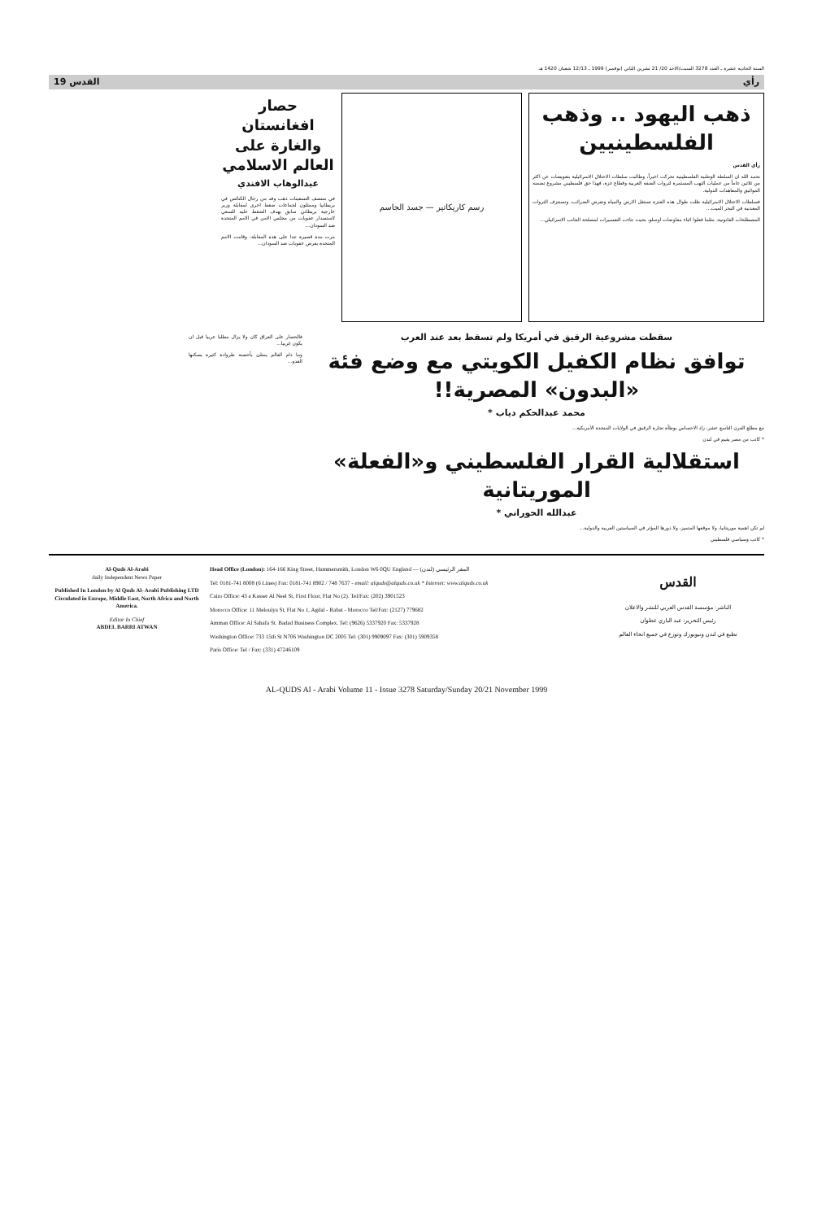السنة الحادية عشرة ـ العدد 3278 السبت/الاحد 20/ 21 تشرين الثاني (نوفمبر) 1999 ـ 12/13 شعبان 1420 هـ
رأي القدس 19
ذهب اليهود .. وذهب الفلسطينيين
رأي القدس
نحمد الله ان السلطة الوطنية الفلسطينية تحركت اخيراً، وطالبت سلطات الاحتلال الاسرائيلية بتعويضات عن اكثر من ثلاثين عاماً من عمليات النهب المستمرة لثروات الضفة الغربية وقطاع غزة، فهذا حق فلسطيني مشروع تضمنه المواثيق والمعاهدات الدولية.
فسلطات الاحتلال الاسرائيلية ظلت طوال هذه الفترة تستغل الارض والمياه وتفرض الضرائب، وتستنزف الثروات المعدنية في البحر الميت...
المصطلحات القانونية، مثلما فعلوا اثناء مفاوضات اوسلو، بحيث جاءت التفسيرات لمصلحة الجانب الاسرائيلي...
رسم كاريكاتير — جسد الجاسم
حصار افغانستان والغارة على العالم الاسلامي
عبدالوهاب الافندي
في منتصف التسعينات ذهب وفد من رجال الكنائس في بريطانيا وممثلون لجماعات ضغط اخرى لمقابلة وزير خارجية بريطاني سابق بهدف الضغط عليه للسعي لاستصدار عقوبات من مجلس الامن في الامم المتحدة ضد السودان...
مرت مدة قصيرة جدا على هذه المقابلة، وقامت الامم المتحدة بفرض عقوبات ضد السودان...
سقطت مشروعية الرقيق في أمريكا ولم تسقط بعد عند العرب
توافق نظام الكفيل الكويتي مع وضع فئة «البدون» المصرية!!
محمد عبدالحكم دياب *
مع مطلع القرن التاسع عشر، زاد الاحساس بوطأة تجارة الرقيق في الولايات المتحدة الأمريكية...
* كاتب من مصر يقيم في لندن
استقلالية القرار الفلسطيني و«الفعلة» الموريتانية
عبدالله الحوراني *
لم تكن اهمية موريتانيا، ولا موقعها المتميز، ولا دورها المؤثر في السياستين العربية والدولية...
* كاتب وسياسي فلسطيني
فالحصار على العراق كان ولا يزال مطلبا عربيا قبل ان يكون غربيا...
وما دام العالم يمتلئ بأحصنة طروادة كثيرة يسكنها العدو...
Al-Quds Al-Arabi
daily Independent News Paper
Published In London by Al Quds Al- Arabi Publishing LTD Circulated in Europe, Middle East, North Africa and North America.
Editor In Chief
ABDEL BARRI ATWAN
Head Office (London): 164-166 King Street, Hammersmith, London W6 0QU England — المقر الرئيسي (لندن)
Tel: 0181-741 8008 (6 Lines) Fax: 0181-741 8902 / 748 7637 - email: alquds@alquds.co.uk * Internet: www.alquds.co.uk
Cairo Office: 43 a Kasser Al Neel St, First Floor, Flat No (2). Tel/Fax: (202) 3901523
Morocco Office: 11 Melouiya St, Flat No 1, Agdal - Rabat - Morocco Tel/Fax: (2127) 779682
Amman Office: Al Sahafa St. Badad Business Complex. Tel: (9626) 5337920 Fax: 5337928
Washington Office: 733 15th St N706 Washington DC 2005 Tel: (301) 9909097 Fax: (301) 5909358
Paris Office: Tel / Fax: (331) 47246109
القدس
الناشر: مؤسسة القدس العربي للنشر والاعلان
رئيس التحرير: عبد الباري عطوان
تطبع في لندن ونيويورك وتوزع في جميع انحاء العالم
AL-QUDS Al - Arabi Volume 11 - Issue 3278 Saturday/Sunday 20/21 November 1999